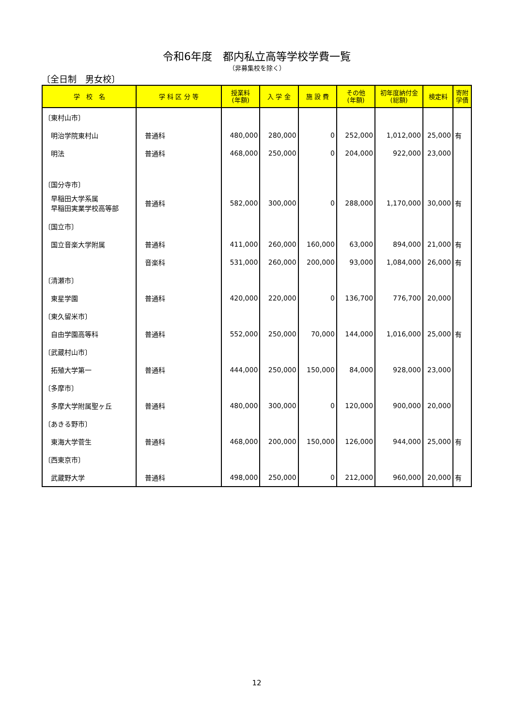令和6年度　都内私立高等学校学費一覧
（非募集校を除く）
〔全日制　男女校〕
| 学 校 名 | 学 科 区 分 等 | 授業料 (年額) | 入 学 金 | 施 設 費 | その他 (年額) | 初年度納付金 (総額) | 検定料 | 寄附 学債 |
| --- | --- | --- | --- | --- | --- | --- | --- | --- |
| 〔東村山市〕 | | | | | | | | |
| 明治学院東村山 | 普通科 | 480,000 | 280,000 | 0 | 252,000 | 1,012,000 | 25,000 | 有 |
| 明法 | 普通科 | 468,000 | 250,000 | 0 | 204,000 | 922,000 | 23,000 | |
| 〔国分寺市〕 | | | | | | | | |
| 早稲田大学系属 早稲田実業学校高等部 | 普通科 | 582,000 | 300,000 | 0 | 288,000 | 1,170,000 | 30,000 | 有 |
| 〔国立市〕 | | | | | | | | |
| 国立音楽大学附属 | 普通科 | 411,000 | 260,000 | 160,000 | 63,000 | 894,000 | 21,000 | 有 |
| | 音楽科 | 531,000 | 260,000 | 200,000 | 93,000 | 1,084,000 | 26,000 | 有 |
| 〔清瀬市〕 | | | | | | | | |
| 東星学園 | 普通科 | 420,000 | 220,000 | 0 | 136,700 | 776,700 | 20,000 | |
| 〔東久留米市〕 | | | | | | | | |
| 自由学園高等科 | 普通科 | 552,000 | 250,000 | 70,000 | 144,000 | 1,016,000 | 25,000 | 有 |
| 〔武蔵村山市〕 | | | | | | | | |
| 拓殖大学第一 | 普通科 | 444,000 | 250,000 | 150,000 | 84,000 | 928,000 | 23,000 | |
| 〔多摩市〕 | | | | | | | | |
| 多摩大学附属聖ヶ丘 | 普通科 | 480,000 | 300,000 | 0 | 120,000 | 900,000 | 20,000 | |
| 〔あきる野市〕 | | | | | | | | |
| 東海大学菅生 | 普通科 | 468,000 | 200,000 | 150,000 | 126,000 | 944,000 | 25,000 | 有 |
| 〔西東京市〕 | | | | | | | | |
| 武蔵野大学 | 普通科 | 498,000 | 250,000 | 0 | 212,000 | 960,000 | 20,000 | 有 |
12